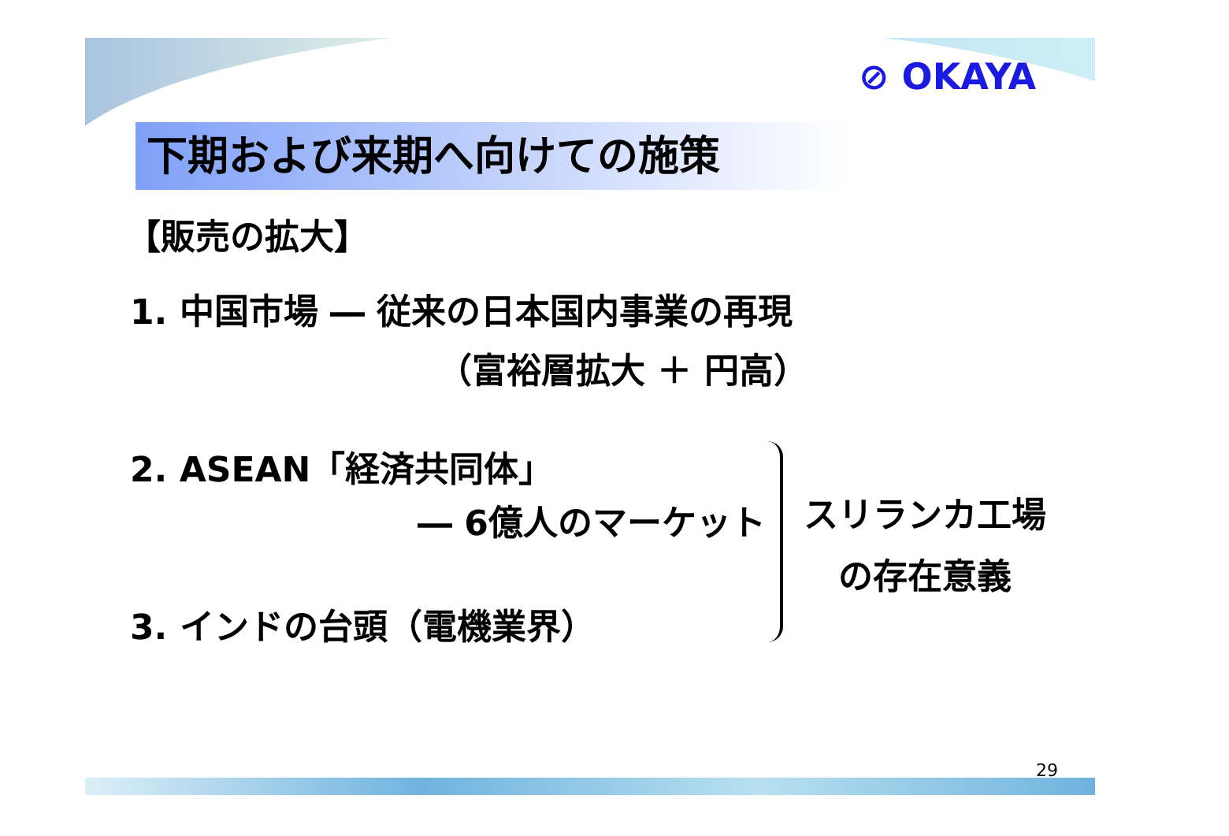⊘ OKAYA
下期および来期へ向けての施策
【販売の拡大】
1. 中国市場 ― 従来の日本国内事業の再現
（富裕層拡大 ＋ 円高）
2. ASEAN「経済共同体」
― 6億人のマーケット
3. インドの台頭（電機業界）
スリランカ工場
の存在意義
29